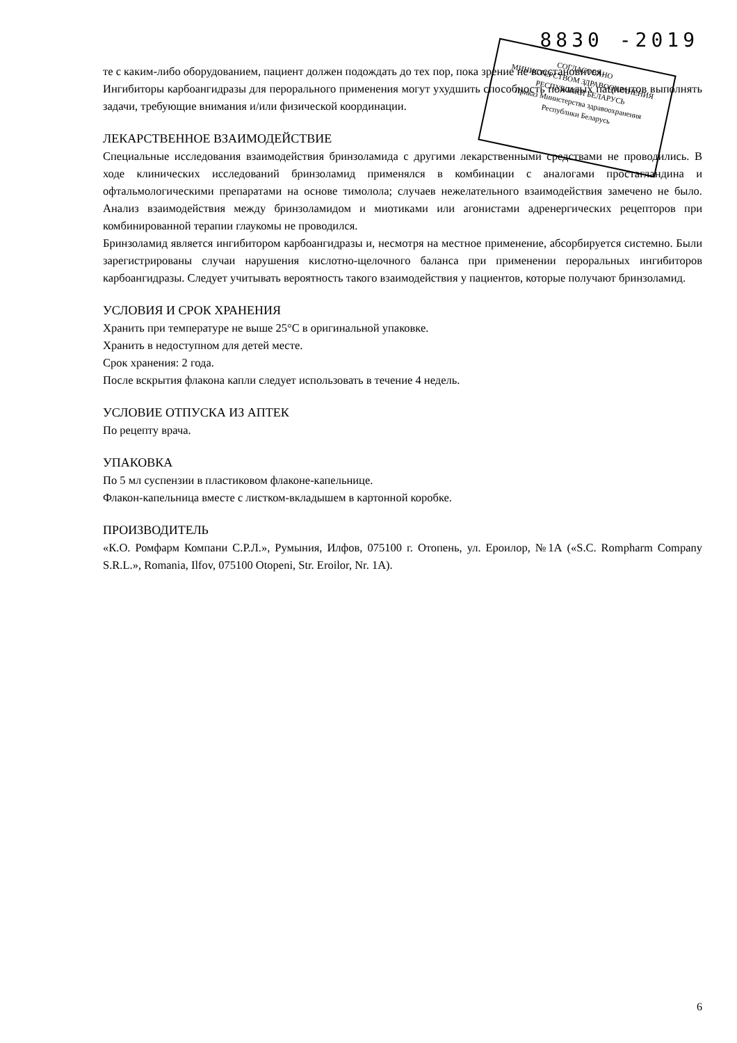8830 -2019
те с каким-либо оборудованием, пациент должен подождать до тех пор, пока зрение не восстановится.
Ингибиторы карбоангидразы для перорального применения могут ухудшить способность пожилых пациентов выполнять задачи, требующие внимания и/или физической координации.
ЛЕКАРСТВЕННОЕ ВЗАИМОДЕЙСТВИЕ
Специальные исследования взаимодействия бринзоламида с другими лекарственными средствами не проводились. В ходе клинических исследований бринзоламид применялся в комбинации с аналогами простагландина и офтальмологическими препаратами на основе тимолола; случаев нежелательного взаимодействия замечено не было. Анализ взаимодействия между бринзоламидом и миотиками или агонистами адренергических рецепторов при комбинированной терапии глаукомы не проводился.
Бринзоламид является ингибитором карбоангидразы и, несмотря на местное применение, абсорбируется системно. Были зарегистрированы случаи нарушения кислотно-щелочного баланса при применении пероральных ингибиторов карбоангидразы. Следует учитывать вероятность такого взаимодействия у пациентов, которые получают бринзоламид.
УСЛОВИЯ И СРОК ХРАНЕНИЯ
Хранить при температуре не выше 25°С в оригинальной упаковке.
Хранить в недоступном для детей месте.
Срок хранения: 2 года.
После вскрытия флакона капли следует использовать в течение 4 недель.
УСЛОВИЕ ОТПУСКА ИЗ АПТЕК
По рецепту врача.
УПАКОВКА
По 5 мл суспензии в пластиковом флаконе-капельнице.
Флакон-капельница вместе с листком-вкладышем в картонной коробке.
ПРОИЗВОДИТЕЛЬ
«К.О. Ромфарм Компани С.Р.Л.», Румыния, Илфов, 075100 г. Отопень, ул. Ероилор, №1А («S.C. Rompharm Company S.R.L.», Romania, Ilfov, 075100 Otopeni, Str. Eroilor, Nr. 1A).
СОГЛАСОВАНО
МИНИСТЕРСТВОМ ЗДРАВООХРАНЕНИЯ
РЕСПУБЛИКИ БЕЛАРУСЬ
Приказ Министерства здравоохранения
Республики Беларусь
6